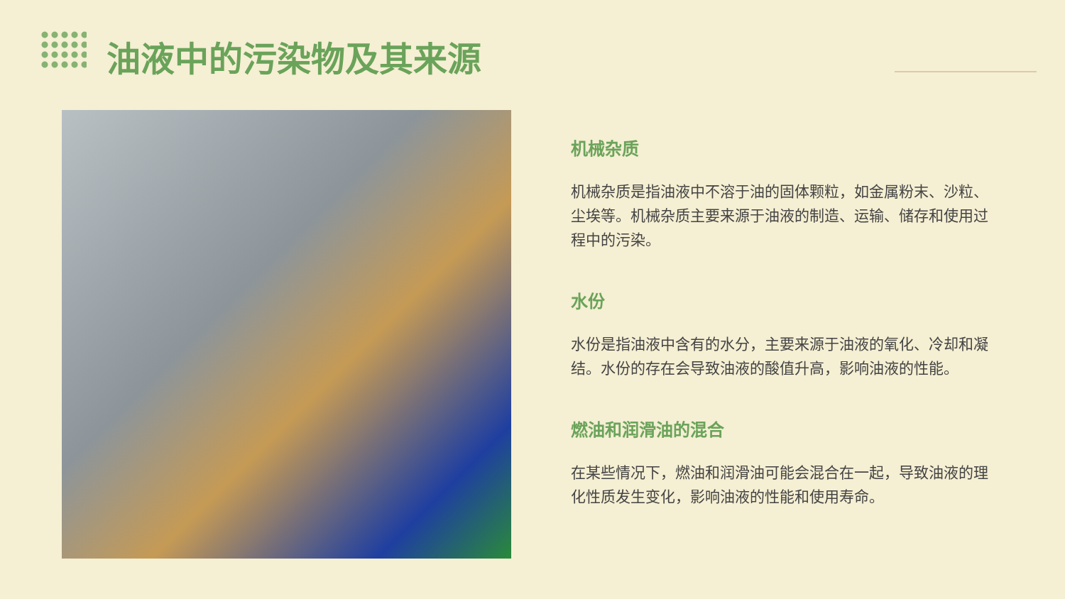油液中的污染物及其来源
机械杂质
机械杂质是指油液中不溶于油的固体颗粒，如金属粉末、沙粒、尘埃等。机械杂质主要来源于油液的制造、运输、储存和使用过程中的污染。
水份
水份是指油液中含有的水分，主要来源于油液的氧化、冷却和凝结。水份的存在会导致油液的酸值升高，影响油液的性能。
燃油和润滑油的混合
在某些情况下，燃油和润滑油可能会混合在一起，导致油液的理化性质发生变化，影响油液的性能和使用寿命。